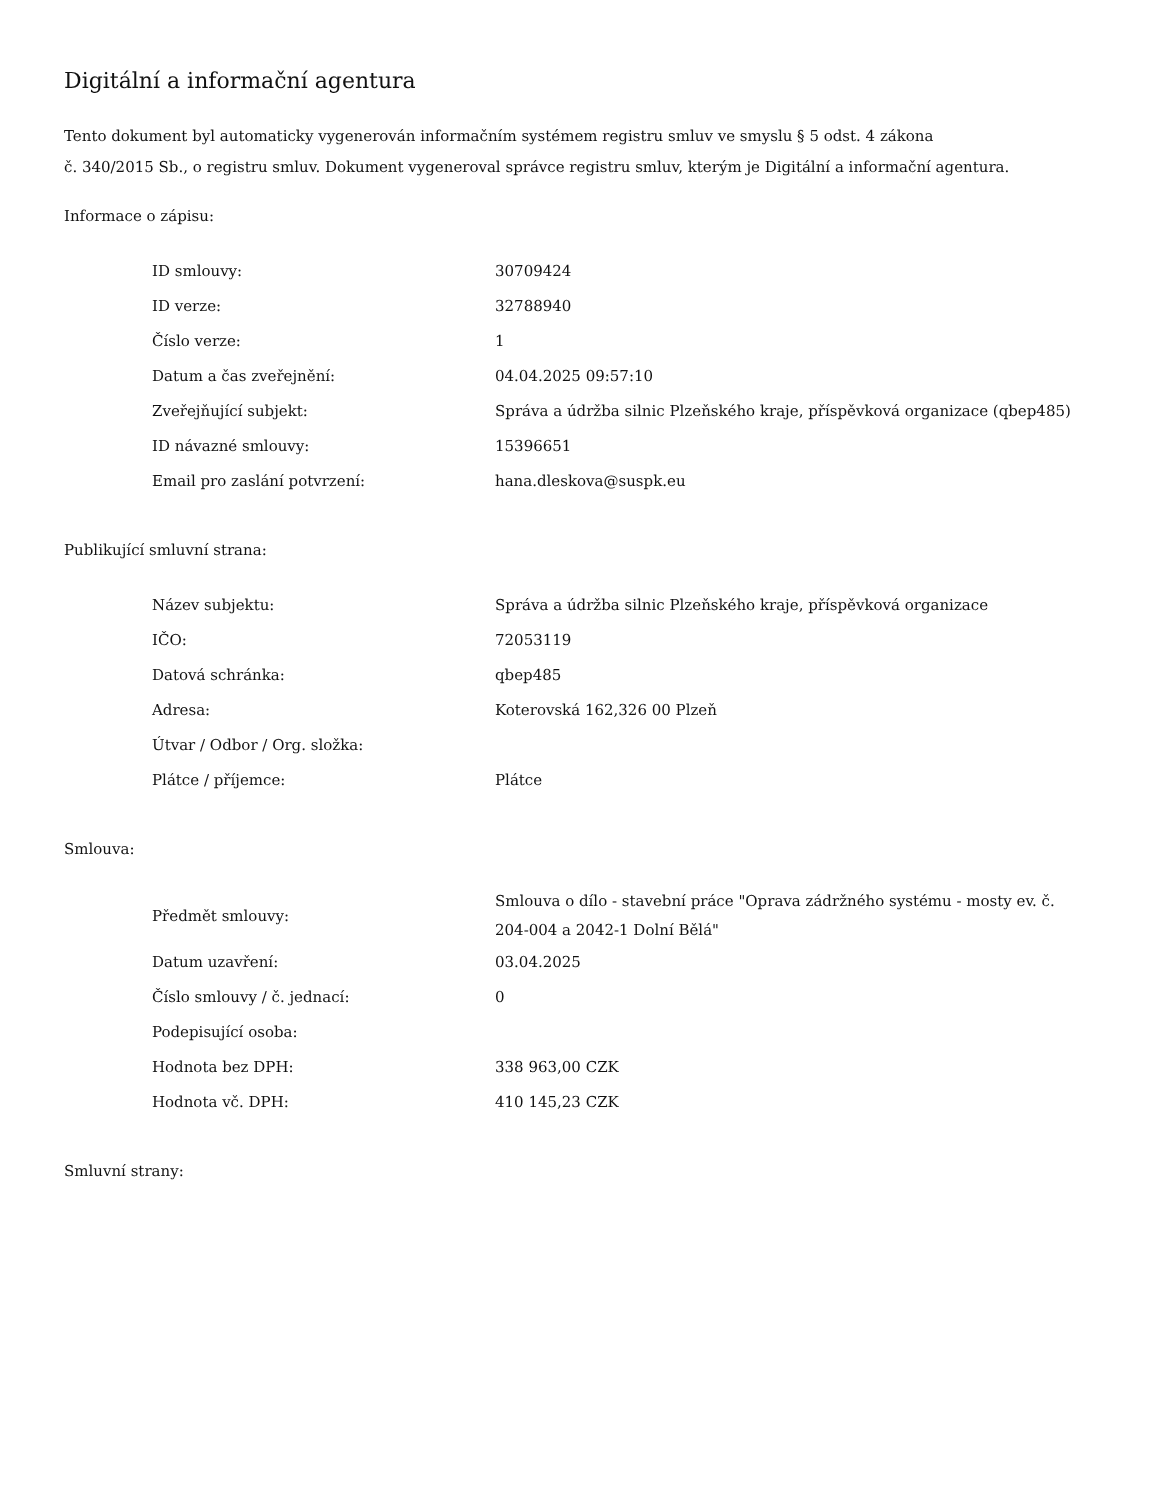Digitální a informační agentura
Tento dokument byl automaticky vygenerován informačním systémem registru smluv ve smyslu § 5 odst. 4 zákona
č. 340/2015 Sb., o registru smluv. Dokument vygeneroval správce registru smluv, kterým je Digitální a informační agentura.
Informace o zápisu:
| ID smlouvy: | 30709424 |
| ID verze: | 32788940 |
| Číslo verze: | 1 |
| Datum a čas zveřejnění: | 04.04.2025 09:57:10 |
| Zveřejňující subjekt: | Správa a údržba silnic Plzeňského kraje, příspěvková organizace (qbep485) |
| ID návazné smlouvy: | 15396651 |
| Email pro zaslání potvrzení: | hana.dleskova@suspk.eu |
Publikující smluvní strana:
| Název subjektu: | Správa a údržba silnic Plzeňského kraje, příspěvková organizace |
| IČO: | 72053119 |
| Datová schránka: | qbep485 |
| Adresa: | Koterovská 162,326 00 Plzeň |
| Útvar / Odbor / Org. složka: | |
| Plátce / příjemce: | Plátce |
Smlouva:
| Předmět smlouvy: | Smlouva o dílo - stavební práce "Oprava zádržného systému - mosty ev. č. 204-004 a 2042-1 Dolní Bělá" |
| Datum uzavření: | 03.04.2025 |
| Číslo smlouvy / č. jednací: | 0 |
| Podepisující osoba: | |
| Hodnota bez DPH: | 338 963,00 CZK |
| Hodnota vč. DPH: | 410 145,23 CZK |
Smluvní strany: